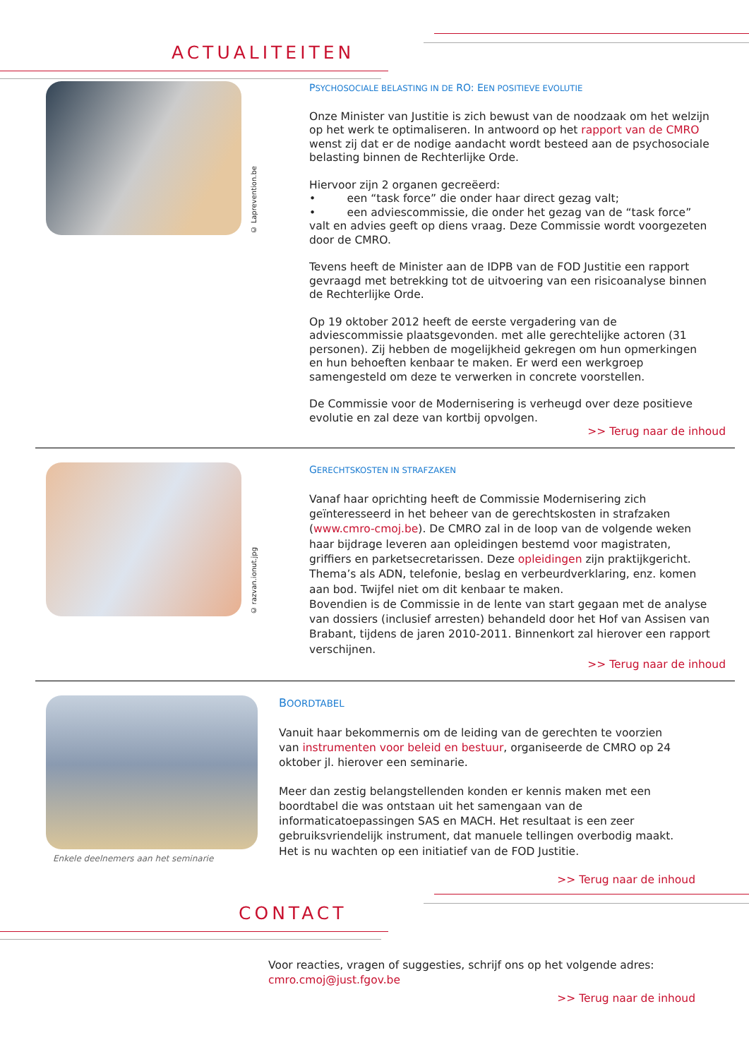ACTUALITEITEN
© Laprevention.be
PSYCHOSOCIALE BELASTING IN DE RO: EEN POSITIEVE EVOLUTIE
Onze Minister van Justitie is zich bewust van de noodzaak om het welzijn op het werk te optimaliseren. In antwoord op het rapport van de CMRO wenst zij dat er de nodige aandacht wordt besteed aan de psychosociale belasting binnen de Rechterlijke Orde.
Hiervoor zijn 2 organen gecreëerd:
• een “task force” die onder haar direct gezag valt;
• een adviescommissie, die onder het gezag van de “task force” valt en advies geeft op diens vraag. Deze Commissie wordt voorgezeten door de CMRO.
Tevens heeft de Minister aan de IDPB van de FOD Justitie een rapport gevraagd met betrekking tot de uitvoering van een risicoanalyse binnen de Rechterlijke Orde.
Op 19 oktober 2012 heeft de eerste vergadering van de adviescommissie plaatsgevonden. met alle gerechtelijke actoren (31 personen). Zij hebben de mogelijkheid gekregen om hun opmerkingen en hun behoeften kenbaar te maken. Er werd een werkgroep samengesteld om deze te verwerken in concrete voorstellen.
De Commissie voor de Modernisering is verheugd over deze positieve evolutie en zal deze van kortbij opvolgen.
>> Terug naar de inhoud
© razvan.ionut.jpg
GERECHTSKOSTEN IN STRAFZAKEN
Vanaf haar oprichting heeft de Commissie Modernisering zich geïnteresseerd in het beheer van de gerechtskosten in strafzaken (www.cmro-cmoj.be). De CMRO zal in de loop van de volgende weken haar bijdrage leveren aan opleidingen bestemd voor magistraten, griffiers en parketsecretarissen. Deze opleidingen zijn praktijkgericht. Thema’s als ADN, telefonie, beslag en verbeurdverklaring, enz. komen aan bod. Twijfel niet om dit kenbaar te maken.
Bovendien is de Commissie in de lente van start gegaan met de analyse van dossiers (inclusief arresten) behandeld door het Hof van Assisen van Brabant, tijdens de jaren 2010-2011. Binnenkort zal hierover een rapport verschijnen.
>> Terug naar de inhoud
Enkele deelnemers aan het seminarie
BOORDTABEL
Vanuit haar bekommernis om de leiding van de gerechten te voorzien van instrumenten voor beleid en bestuur, organiseerde de CMRO op 24 oktober jl. hierover een seminarie.
Meer dan zestig belangstellenden konden er kennis maken met een boordtabel die was ontstaan uit het samengaan van de informaticatoepassingen SAS en MACH. Het resultaat is een zeer gebruiksvriendelijk instrument, dat manuele tellingen overbodig maakt. Het is nu wachten op een initiatief van de FOD Justitie.
>> Terug naar de inhoud
CONTACT
Voor reacties, vragen of suggesties, schrijf ons op het volgende adres:
cmro.cmoj@just.fgov.be
>> Terug naar de inhoud